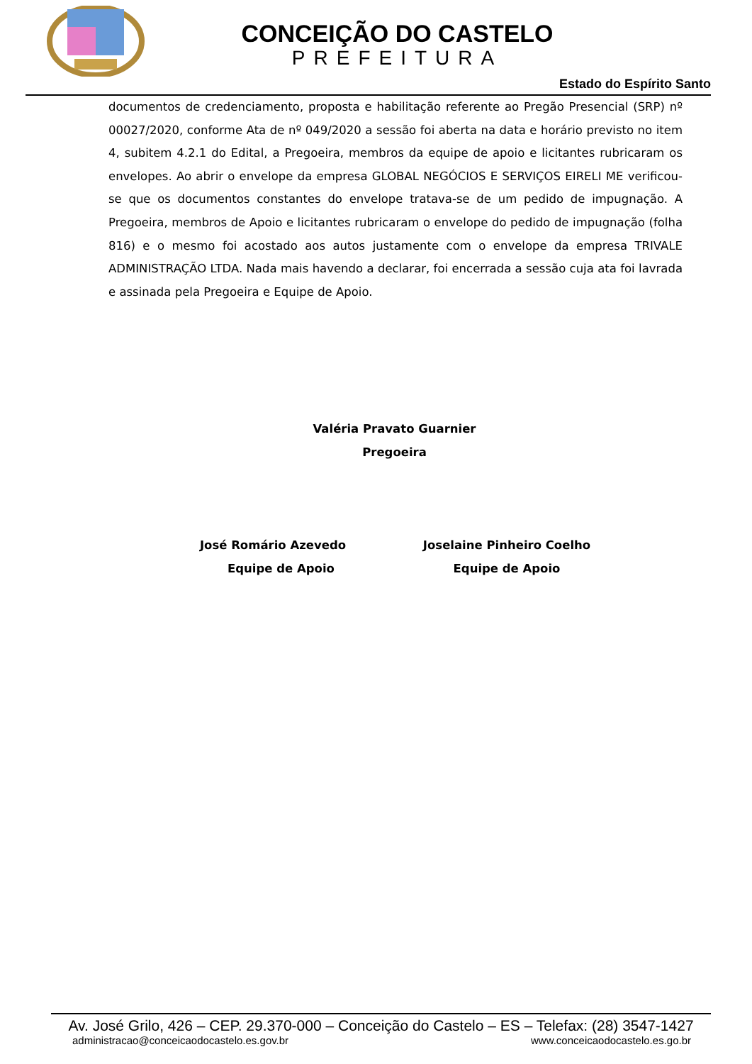CONCEIÇÃO DO CASTELO
PREFEITURA
Estado do Espírito Santo
documentos de credenciamento, proposta e habilitação referente ao Pregão Presencial (SRP) nº 00027/2020, conforme Ata de nº 049/2020 a sessão foi aberta na data e horário previsto no item 4, subitem 4.2.1 do Edital, a Pregoeira, membros da equipe de apoio e licitantes rubricaram os envelopes. Ao abrir o envelope da empresa GLOBAL NEGÓCIOS E SERVIÇOS EIRELI ME verificou-se que os documentos constantes do envelope tratava-se de um pedido de impugnação. A Pregoeira, membros de Apoio e licitantes rubricaram o envelope do pedido de impugnação (folha 816) e o mesmo foi acostado aos autos justamente com o envelope da empresa TRIVALE ADMINISTRAÇÃO LTDA. Nada mais havendo a declarar, foi encerrada a sessão cuja ata foi lavrada e assinada pela Pregoeira e Equipe de Apoio.
Valéria Pravato Guarnier
Pregoeira
José Romário Azevedo
Equipe de Apoio
Joselaine Pinheiro Coelho
Equipe de Apoio
Av. José Grilo, 426 – CEP. 29.370-000 – Conceição do Castelo – ES – Telefax: (28) 3547-1427
administracao@conceicaodocastelo.es.gov.br www.conceicaodocastelo.es.go.br